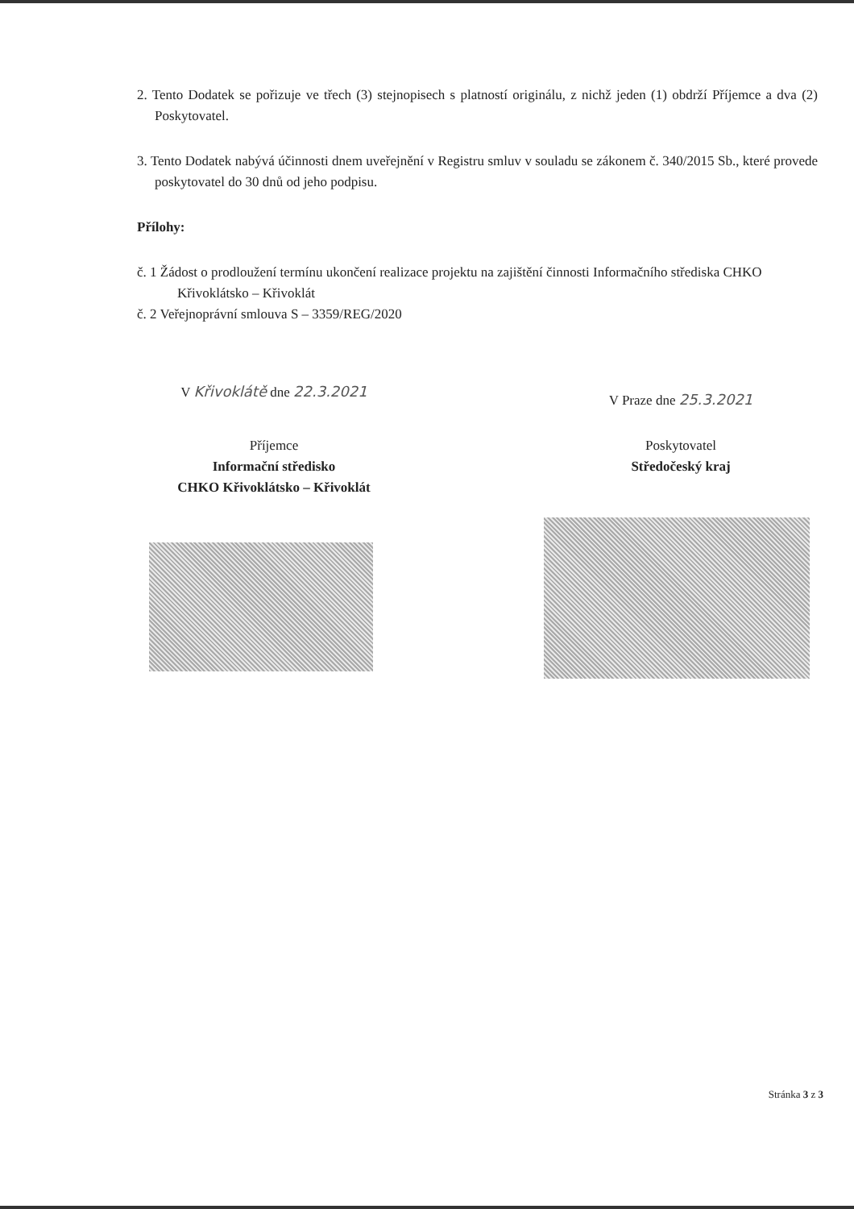2. Tento Dodatek se pořizuje ve třech (3) stejnopisech s platností originálu, z nichž jeden (1) obdrží Příjemce a dva (2) Poskytovatel.
3. Tento Dodatek nabývá účinnosti dnem uveřejnění v Registru smluv v souladu se zákonem č. 340/2015 Sb., které provede poskytovatel do 30 dnů od jeho podpisu.
Přílohy:
č. 1 Žádost o prodloužení termínu ukončení realizace projektu na zajištění činnosti Informačního střediska CHKO Křivoklátsko – Křivoklát
č. 2 Veřejnoprávní smlouva S – 3359/REG/2020
V Křivoklátě dne 22.3.2021
Příjemce
Informační středisko
CHKO Křivoklátsko – Křivoklát
V Praze dne 25.3.2021
Poskytovatel
Středočeský kraj
Stránka 3 z 3